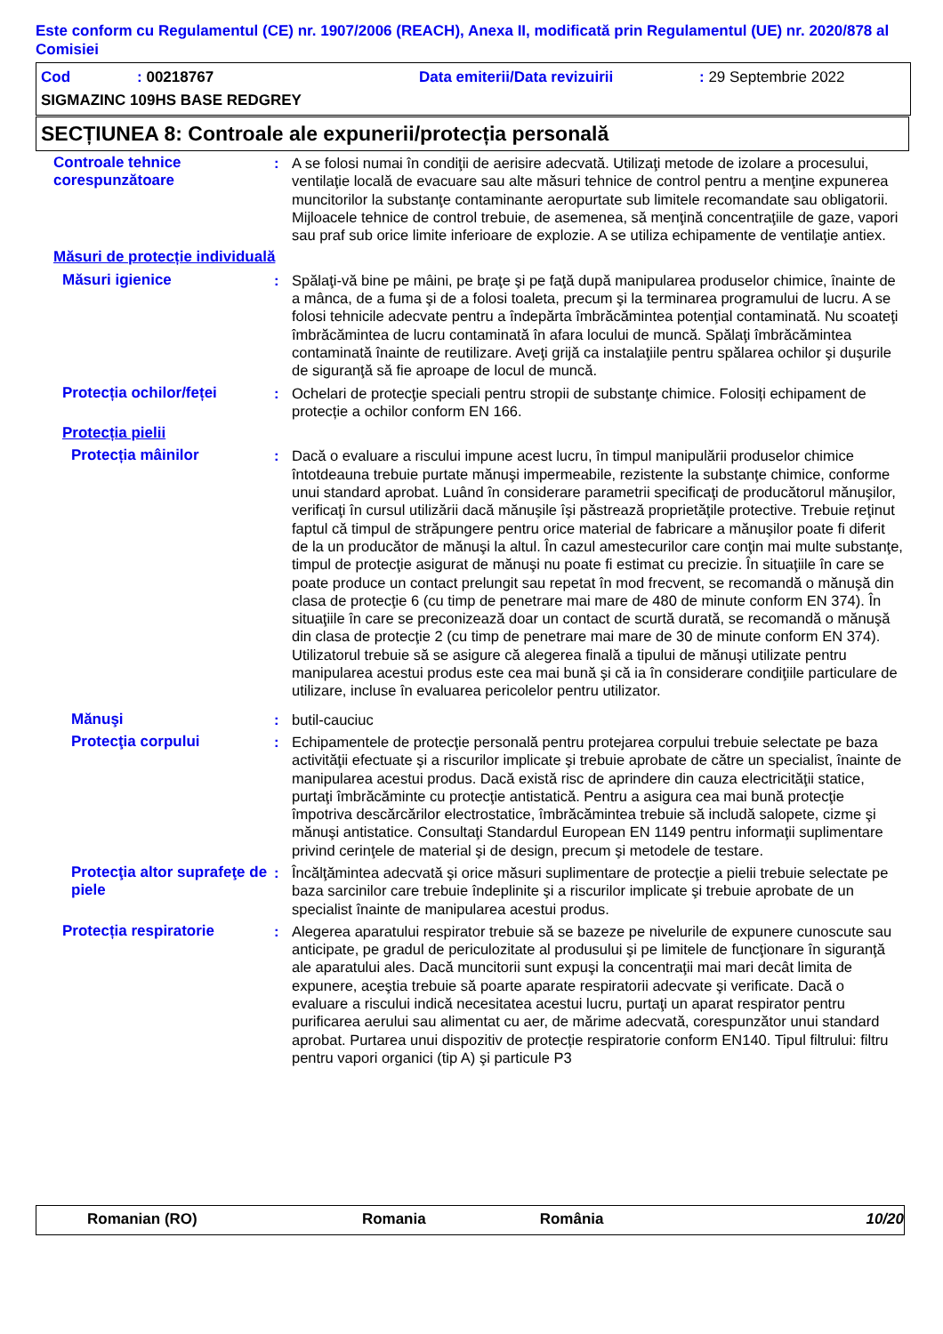Este conform cu Regulamentul (CE) nr. 1907/2006 (REACH), Anexa II, modificată prin Regulamentul (UE) nr. 2020/878 al Comisiei
Cod : 00218767 Data emiterii/Data revizuirii : 29 Septembrie 2022
SIGMAZINC 109HS BASE REDGREY
SECȚIUNEA 8: Controale ale expunerii/protecția personală
Controale tehnice corespunzătoare
: A se folosi numai în condiţii de aerisire adecvată. Utilizaţi metode de izolare a procesului, ventilaţie locală de evacuare sau alte măsuri tehnice de control pentru a menţine expunerea muncitorilor la substanţe contaminante aeropurtate sub limitele recomandate sau obligatorii. Mijloacele tehnice de control trebuie, de asemenea, să menţină concentraţiile de gaze, vapori sau praf sub orice limite inferioare de explozie. A se utiliza echipamente de ventilaţie antiex.
Măsuri de protecție individuală
Măsuri igienice : Spălaţi-vă bine pe mâini, pe braţe şi pe faţă după manipularea produselor chimice, înainte de a mânca, de a fuma şi de a folosi toaleta, precum şi la terminarea programului de lucru. A se folosi tehnicile adecvate pentru a îndepărta îmbrăcămintea potenţial contaminată. Nu scoateţi îmbrăcămintea de lucru contaminată în afara locului de muncă. Spălaţi îmbrăcămintea contaminată înainte de reutilizare. Aveţi grijă ca instalaţiile pentru spălarea ochilor şi duşurile de siguranţă să fie aproape de locul de muncă.
Protecția ochilor/feței : Ochelari de protecţie speciali pentru stropii de substanţe chimice. Folosiți echipament de protecție a ochilor conform EN 166.
Protecția pielii
Protecția mâinilor : Dacă o evaluare a riscului impune acest lucru, în timpul manipulării produselor chimice întotdeauna trebuie purtate mănuşi impermeabile, rezistente la substanţe chimice, conforme unui standard aprobat. Luând în considerare parametrii specificaţi de producătorul mănuşilor, verificaţi în cursul utilizării dacă mănuşile îşi păstrează proprietăţile protective. Trebuie reţinut faptul că timpul de străpungere pentru orice material de fabricare a mănuşilor poate fi diferit de la un producător de mănuşi la altul. În cazul amestecurilor care conţin mai multe substanţe, timpul de protecţie asigurat de mănuşi nu poate fi estimat cu precizie. În situaţiile în care se poate produce un contact prelungit sau repetat în mod frecvent, se recomandă o mănuşă din clasa de protecţie 6 (cu timp de penetrare mai mare de 480 de minute conform EN 374). În situaţiile în care se preconizează doar un contact de scurtă durată, se recomandă o mănuşă din clasa de protecţie 2 (cu timp de penetrare mai mare de 30 de minute conform EN 374). Utilizatorul trebuie să se asigure că alegerea finală a tipului de mănuşi utilizate pentru manipularea acestui produs este cea mai bună şi că ia în considerare condiţiile particulare de utilizare, incluse în evaluarea pericolelor pentru utilizator.
Mănuşi : butil-cauciuc
Protecţia corpului : Echipamentele de protecţie personală pentru protejarea corpului trebuie selectate pe baza activităţii efectuate şi a riscurilor implicate şi trebuie aprobate de către un specialist, înainte de manipularea acestui produs. Dacă există risc de aprindere din cauza electricităţii statice, purtaţi îmbrăcăminte cu protecţie antistatică. Pentru a asigura cea mai bună protecţie împotriva descărcărilor electrostatice, îmbrăcămintea trebuie să includă salopete, cizme şi mănuşi antistatice. Consultaţi Standardul European EN 1149 pentru informaţii suplimentare privind cerinţele de material şi de design, precum şi metodele de testare.
Protecţia altor suprafeţe de piele
: Încălţămintea adecvată şi orice măsuri suplimentare de protecţie a pielii trebuie selectate pe baza sarcinilor care trebuie îndeplinite şi a riscurilor implicate şi trebuie aprobate de un specialist înainte de manipularea acestui produs.
Protecția respiratorie : Alegerea aparatului respirator trebuie să se bazeze pe nivelurile de expunere cunoscute sau anticipate, pe gradul de periculozitate al produsului şi pe limitele de funcţionare în siguranţă ale aparatului ales. Dacă muncitorii sunt expuşi la concentraţii mai mari decât limita de expunere, aceştia trebuie să poarte aparate respiratorii adecvate şi verificate. Dacă o evaluare a riscului indică necesitatea acestui lucru, purtaţi un aparat respirator pentru purificarea aerului sau alimentat cu aer, de mărime adecvată, corespunzător unui standard aprobat. Purtarea unui dispozitiv de protecție respiratorie conform EN140. Tipul filtrului: filtru pentru vapori organici (tip A) şi particule P3
Romanian (RO) Romania România 10/20